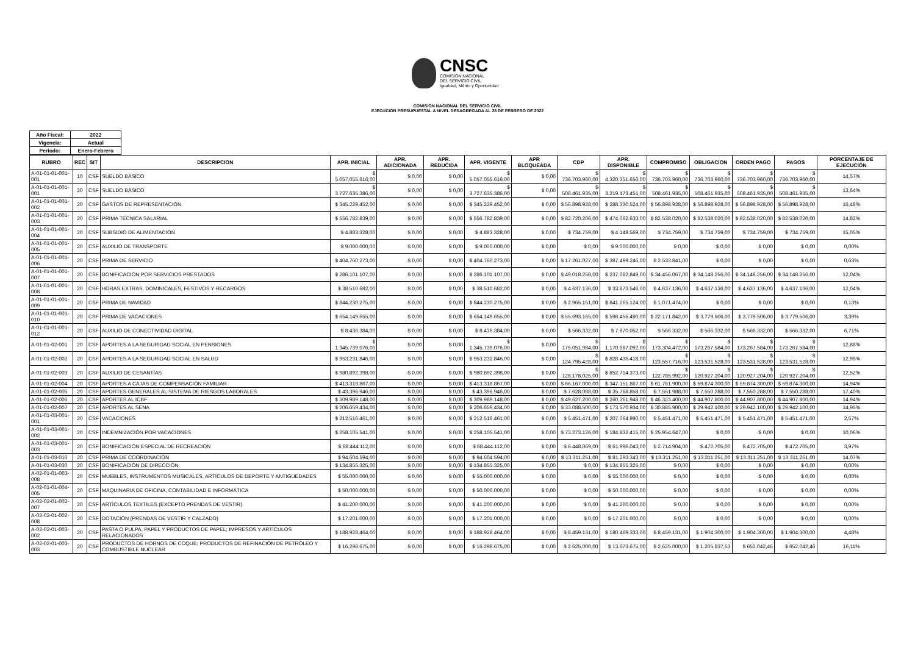CNSC
COMISIÓN NACIONAL
DEL SERVICIO CIVIL
Igualdad, Mérito y Oportunidad
COMISION NACIONAL DEL SERVICIO CIVIL
EJECUCION PRESUPUESTAL A NIVEL DESAGREGADA AL 28 DE FEBRERO DE 2022
| Año Fiscal: | 2022 |
| --- | --- |
| Vigencia: | Actual |
| Periodo: | Enero-Febrero |
| RUBRO | REC | SIT | DESCRIPCION | APR. INICIAL | APR. ADICIONADA | APR. REDUCIDA | APR. VIGENTE | APR BLOQUEADA | CDP | APR. DISPONIBLE | COMPROMISO | OBLIGACION | ORDEN PAGO | PAGOS | PORCENTAJE DE EJECUCIÓN |
| --- | --- | --- | --- | --- | --- | --- | --- | --- | --- | --- | --- | --- | --- | --- | --- |
| A-01-01-01-001-001 | 10 | CSF | SUELDO BÁSICO | $ 5.057.055.616,00 | $ 0,00 | $ 0,00 | $ 5.057.055.616,00 | $ 0,00 | $ 736.703.960,00 | $ 4.320.351.656,00 | $ 736.703.960,00 | $ 736.703.960,00 | $ 736.703.960,00 | $ 736.703.960,00 | 14,57% |
| A-01-01-01-001-001 | 20 | CSF | SUELDO BÁSICO | $ 3.727.635.386,00 | $ 0,00 | $ 0,00 | $ 3.727.635.386,00 | $ 0,00 | $ 508.461.935,00 | $ 3.219.173.451,00 | $ 508.461.935,00 | $ 508.461.935,00 | $ 508.461.935,00 | $ 508.461.935,00 | 13,64% |
| A-01-01-01-001-002 | 20 | CSF | GASTOS DE REPRESENTACIÓN | $ 345.229.452,00 | $ 0,00 | $ 0,00 | $ 345.229.452,00 | $ 0,00 | $ 56.898.928,00 | $ 288.330.524,00 | $ 56.898.928,00 | $ 56.898.928,00 | $ 56.898.928,00 | $ 56.898.928,00 | 16,48% |
| A-01-01-01-001-003 | 20 | CSF | PRIMA TÉCNICA SALARIAL | $ 556.782.839,00 | $ 0,00 | $ 0,00 | $ 556.782.839,00 | $ 0,00 | $ 82.720.206,00 | $ 474.062.633,00 | $ 82.538.020,00 | $ 82.538.020,00 | $ 82.538.020,00 | $ 82.538.020,00 | 14,82% |
| A-01-01-01-001-004 | 20 | CSF | SUBSIDIO DE ALIMENTACIÓN | $ 4.883.328,00 | $ 0,00 | $ 0,00 | $ 4.883.328,00 | $ 0,00 | $ 734.759,00 | $ 4.148.569,00 | $ 734.759,00 | $ 734.759,00 | $ 734.759,00 | $ 734.759,00 | 15,05% |
| A-01-01-01-001-005 | 20 | CSF | AUXILIO DE TRANSPORTE | $ 9.000.000,00 | $ 0,00 | $ 0,00 | $ 9.000.000,00 | $ 0,00 | $ 0,00 | $ 9.000.000,00 | $ 0,00 | $ 0,00 | $ 0,00 | $ 0,00 | 0,00% |
| A-01-01-01-001-006 | 20 | CSF | PRIMA DE SERVICIO | $ 404.760.273,00 | $ 0,00 | $ 0,00 | $ 404.760.273,00 | $ 0,00 | $ 17.261.027,00 | $ 387.499.246,00 | $ 2.533.841,00 | $ 0,00 | $ 0,00 | $ 0,00 | 0,63% |
| A-01-01-01-001-007 | 20 | CSF | BONIFICACIÓN POR SERVICIOS PRESTADOS | $ 286.101.107,00 | $ 0,00 | $ 0,00 | $ 286.101.107,00 | $ 0,00 | $ 49.018.258,00 | $ 237.082.849,00 | $ 34.456.067,00 | $ 34.148.256,00 | $ 34.148.256,00 | $ 34.148.256,00 | 12,04% |
| A-01-01-01-001-008 | 20 | CSF | HORAS EXTRAS, DOMINICALES, FESTIVOS Y RECARGOS | $ 38.510.682,00 | $ 0,00 | $ 0,00 | $ 38.510.682,00 | $ 0,00 | $ 4.637.136,00 | $ 33.873.546,00 | $ 4.637.136,00 | $ 4.637.136,00 | $ 4.637.136,00 | $ 4.637.136,00 | 12,04% |
| A-01-01-01-001-009 | 20 | CSF | PRIMA DE NAVIDAD | $ 844.230.275,00 | $ 0,00 | $ 0,00 | $ 844.230.275,00 | $ 0,00 | $ 2.965.151,00 | $ 841.265.124,00 | $ 1.071.474,00 | $ 0,00 | $ 0,00 | $ 0,00 | 0,13% |
| A-01-01-01-001-010 | 20 | CSF | PRIMA DE VACACIONES | $ 654.149.655,00 | $ 0,00 | $ 0,00 | $ 654.149.655,00 | $ 0,00 | $ 55.693.165,00 | $ 598.456.490,00 | $ 22.171.842,00 | $ 3.779.506,00 | $ 3.779.506,00 | $ 3.779.506,00 | 3,39% |
| A-01-01-01-001-012 | 20 | CSF | AUXILIO DE CONECTIVIDAD DIGITAL | $ 8.436.384,00 | $ 0,00 | $ 0,00 | $ 8.436.384,00 | $ 0,00 | $ 566.332,00 | $ 7.870.052,00 | $ 566.332,00 | $ 566.332,00 | $ 566.332,00 | $ 566.332,00 | 6,71% |
| A-01-01-02-001 | 20 | CSF | APORTES A LA SEGURIDAD SOCIAL EN PENSIONES | $ 1.345.739.076,00 | $ 0,00 | $ 0,00 | $ 1.345.739.076,00 | $ 0,00 | $ 175.051.984,00 | $ 1.170.687.092,00 | $ 173.304.472,00 | $ 173.267.584,00 | $ 173.267.584,00 | $ 173.267.584,00 | 12,88% |
| A-01-01-02-002 | 20 | CSF | APORTES A LA SEGURIDAD SOCIAL EN SALUD | $ 953.231.846,00 | $ 0,00 | $ 0,00 | $ 953.231.846,00 | $ 0,00 | $ 124.795.428,00 | $ 828.436.418,00 | $ 123.557.716,00 | $ 123.531.528,00 | $ 123.531.528,00 | $ 123.531.528,00 | 12,96% |
| A-01-01-02-003 | 20 | CSF | AUXILIO DE CESANTÍAS | $ 980.892.398,00 | $ 0,00 | $ 0,00 | $ 980.892.398,00 | $ 0,00 | $ 128.178.025,00 | $ 852.714.373,00 | $ 122.785.992,00 | $ 120.927.204,00 | $ 120.927.204,00 | $ 120.927.204,00 | 12,52% |
| A-01-01-02-004 | 20 | CSF | APORTES A CAJAS DE COMPENSACIÓN FAMILIAR | $ 413.318.867,00 | $ 0,00 | $ 0,00 | $ 413.318.867,00 | $ 0,00 | $ 66.167.000,00 | $ 347.151.867,00 | $ 61.761.900,00 | $ 59.874.300,00 | $ 59.874.300,00 | $ 59.874.300,00 | 14,94% |
| A-01-01-02-005 | 20 | CSF | APORTES GENERALES AL SISTEMA DE RIESGOS LABORALES | $ 43.396.946,00 | $ 0,00 | $ 0,00 | $ 43.396.946,00 | $ 0,00 | $ 7.628.088,00 | $ 35.768.858,00 | $ 7.551.988,00 | $ 7.550.288,00 | $ 7.550.288,00 | $ 7.550.288,00 | 17,40% |
| A-01-01-02-006 | 20 | CSF | APORTES AL ICBF | $ 309.989.148,00 | $ 0,00 | $ 0,00 | $ 309.989.148,00 | $ 0,00 | $ 49.627.200,00 | $ 260.361.948,00 | $ 46.323.400,00 | $ 44.907.800,00 | $ 44.907.800,00 | $ 44.907.800,00 | 14,94% |
| A-01-01-02-007 | 20 | CSF | APORTES AL SENA | $ 206.659.434,00 | $ 0,00 | $ 0,00 | $ 206.659.434,00 | $ 0,00 | $ 33.088.500,00 | $ 173.570.934,00 | $ 30.885.900,00 | $ 29.942.100,00 | $ 29.942.100,00 | $ 29.942.100,00 | 14,95% |
| A-01-01-03-001-001 | 20 | CSF | VACACIONES | $ 212.516.461,00 | $ 0,00 | $ 0,00 | $ 212.516.461,00 | $ 0,00 | $ 5.451.471,00 | $ 207.064.990,00 | $ 5.451.471,00 | $ 5.451.471,00 | $ 5.451.471,00 | $ 5.451.471,00 | 2,57% |
| A-01-01-03-001-002 | 20 | CSF | INDEMNIZACIÓN POR VACACIONES | $ 258.105.541,00 | $ 0,00 | $ 0,00 | $ 258.105.541,00 | $ 0,00 | $ 73.273.126,00 | $ 184.832.415,00 | $ 25.954.647,00 | $ 0,00 | $ 0,00 | $ 0,00 | 10,06% |
| A-01-01-03-001-003 | 20 | CSF | BONIFICACIÓN ESPECIAL DE RECREACIÓN | $ 68.444.112,00 | $ 0,00 | $ 0,00 | $ 68.444.112,00 | $ 0,00 | $ 6.448.069,00 | $ 61.996.043,00 | $ 2.714.904,00 | $ 472.705,00 | $ 472.705,00 | $ 472.705,00 | 3,97% |
| A-01-01-03-016 | 20 | CSF | PRIMA DE COORDINACIÓN | $ 94.604.594,00 | $ 0,00 | $ 0,00 | $ 94.604.594,00 | $ 0,00 | $ 13.311.251,00 | $ 81.293.343,00 | $ 13.311.251,00 | $ 13.311.251,00 | $ 13.311.251,00 | $ 13.311.251,00 | 14,07% |
| A-01-01-03-030 | 20 | CSF | BONIFICACIÓN DE DIRECCIÓN | $ 134.855.325,00 | $ 0,00 | $ 0,00 | $ 134.855.325,00 | $ 0,00 | $ 0,00 | $ 134.855.325,00 | $ 0,00 | $ 0,00 | $ 0,00 | $ 0,00 | 0,00% |
| A-02-01-01-003-008 | 20 | CSF | MUEBLES, INSTRUMENTOS MUSICALES, ARTÍCULOS DE DEPORTE Y ANTIGÜEDADES | $ 55.000.000,00 | $ 0,00 | $ 0,00 | $ 55.000.000,00 | $ 0,00 | $ 0,00 | $ 55.000.000,00 | $ 0,00 | $ 0,00 | $ 0,00 | $ 0,00 | 0,00% |
| A-02-01-01-004-005 | 20 | CSF | MAQUINARIA DE OFICINA, CONTABILIDAD E INFORMÁTICA | $ 50.000.000,00 | $ 0,00 | $ 0,00 | $ 50.000.000,00 | $ 0,00 | $ 0,00 | $ 50.000.000,00 | $ 0,00 | $ 0,00 | $ 0,00 | $ 0,00 | 0,00% |
| A-02-02-01-002-007 | 20 | CSF | ARTÍCULOS TEXTILES (EXCEPTO PRENDAS DE VESTIR) | $ 41.200.000,00 | $ 0,00 | $ 0,00 | $ 41.200.000,00 | $ 0,00 | $ 0,00 | $ 41.200.000,00 | $ 0,00 | $ 0,00 | $ 0,00 | $ 0,00 | 0,00% |
| A-02-02-01-002-008 | 20 | CSF | DOTACIÓN (PRENDAS DE VESTIR Y CALZADO) | $ 17.201.000,00 | $ 0,00 | $ 0,00 | $ 17.201.000,00 | $ 0,00 | $ 0,00 | $ 17.201.000,00 | $ 0,00 | $ 0,00 | $ 0,00 | $ 0,00 | 0,00% |
| A-02-02-01-003-002 | 20 | CSF | PASTA O PULPA, PAPEL Y PRODUCTOS DE PAPEL; IMPRESOS Y ARTÍCULOS RELACIONADOS | $ 188.928.464,00 | $ 0,00 | $ 0,00 | $ 188.928.464,00 | $ 0,00 | $ 8.459.131,00 | $ 180.469.333,00 | $ 8.459.131,00 | $ 1.904.300,00 | $ 1.904.300,00 | $ 1.904.300,00 | 4,48% |
| A-02-02-01-003-003 | 20 | CSF | PRODUCTOS DE HORNOS DE COQUE; PRODUCTOS DE REFINACIÓN DE PETRÓLEO Y COMBUSTIBLE NUCLEAR | $ 16.298.675,00 | $ 0,00 | $ 0,00 | $ 16.298.675,00 | $ 0,00 | $ 2.625.000,00 | $ 13.673.675,00 | $ 2.625.000,00 | $ 1.205.837,53 | $ 652.042,46 | $ 652.042,46 | 16,11% |